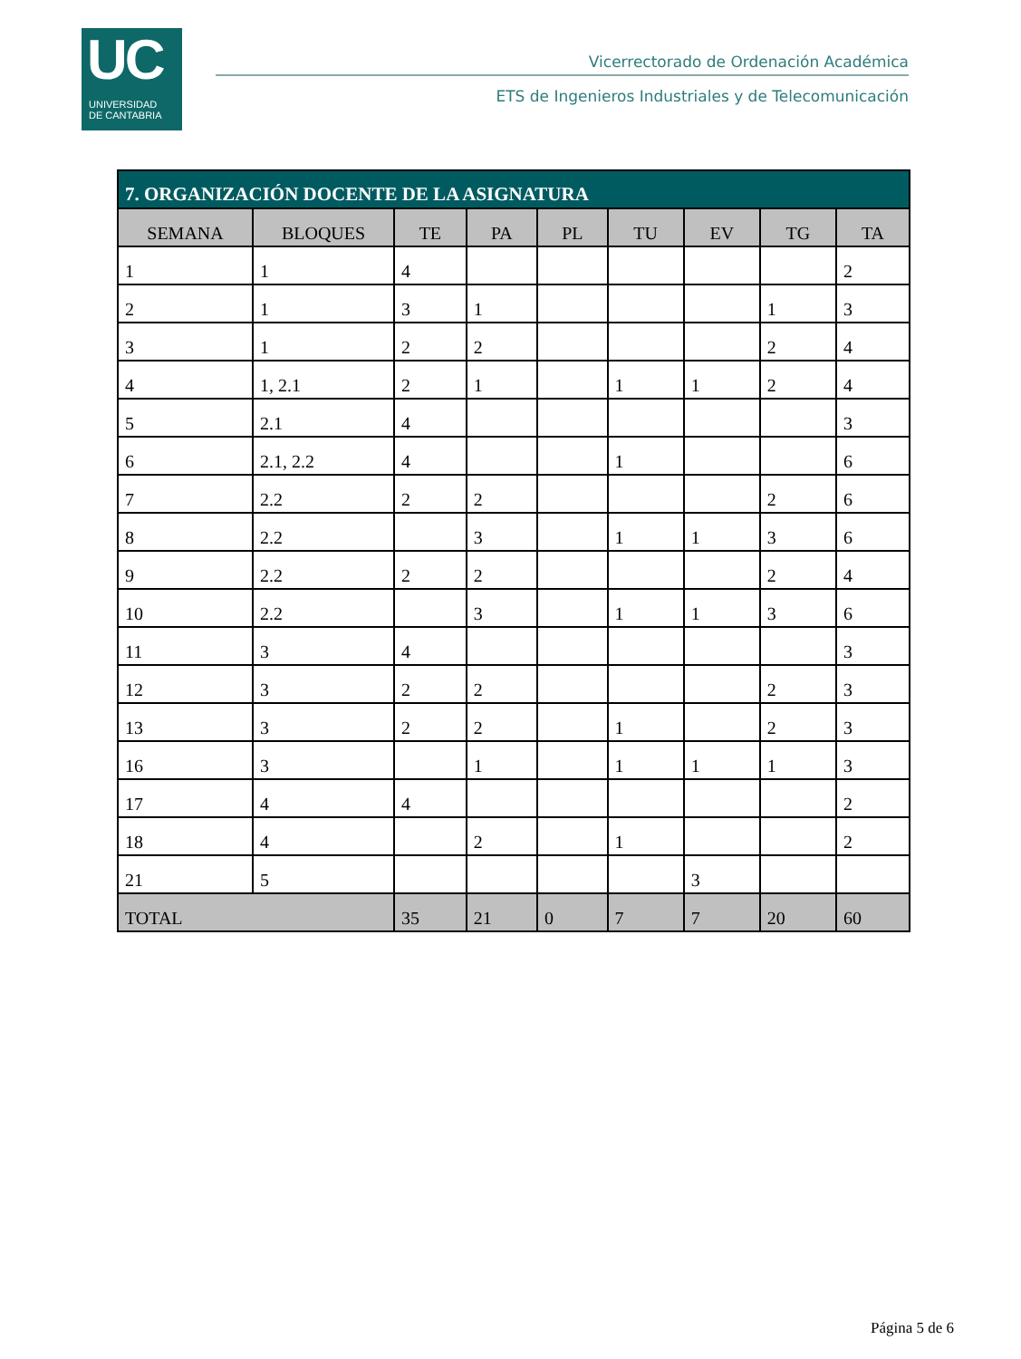UC
UNIVERSIDAD
DE CANTABRIA
Vicerrectorado de Ordenación Académica
ETS de Ingenieros Industriales y de Telecomunicación
| 7. ORGANIZACIÓN DOCENTE DE LA ASIGNATURA | | | | | | | | |
| --- | --- | --- | --- | --- | --- | --- | --- | --- |
| SEMANA | BLOQUES | TE | PA | PL | TU | EV | TG | TA |
| 1 | 1 | 4 | | | | | | 2 |
| 2 | 1 | 3 | 1 | | | | 1 | 3 |
| 3 | 1 | 2 | 2 | | | | 2 | 4 |
| 4 | 1, 2.1 | 2 | 1 | | 1 | 1 | 2 | 4 |
| 5 | 2.1 | 4 | | | | | | 3 |
| 6 | 2.1, 2.2 | 4 | | | 1 | | | 6 |
| 7 | 2.2 | 2 | 2 | | | | 2 | 6 |
| 8 | 2.2 | | 3 | | 1 | 1 | 3 | 6 |
| 9 | 2.2 | 2 | 2 | | | | 2 | 4 |
| 10 | 2.2 | | 3 | | 1 | 1 | 3 | 6 |
| 11 | 3 | 4 | | | | | | 3 |
| 12 | 3 | 2 | 2 | | | | 2 | 3 |
| 13 | 3 | 2 | 2 | | 1 | | 2 | 3 |
| 16 | 3 | | 1 | | 1 | 1 | 1 | 3 |
| 17 | 4 | 4 | | | | | | 2 |
| 18 | 4 | | 2 | | 1 | | | 2 |
| 21 | 5 | | | | | 3 | | |
| TOTAL | | 35 | 21 | 0 | 7 | 7 | 20 | 60 |
Página 5 de 6